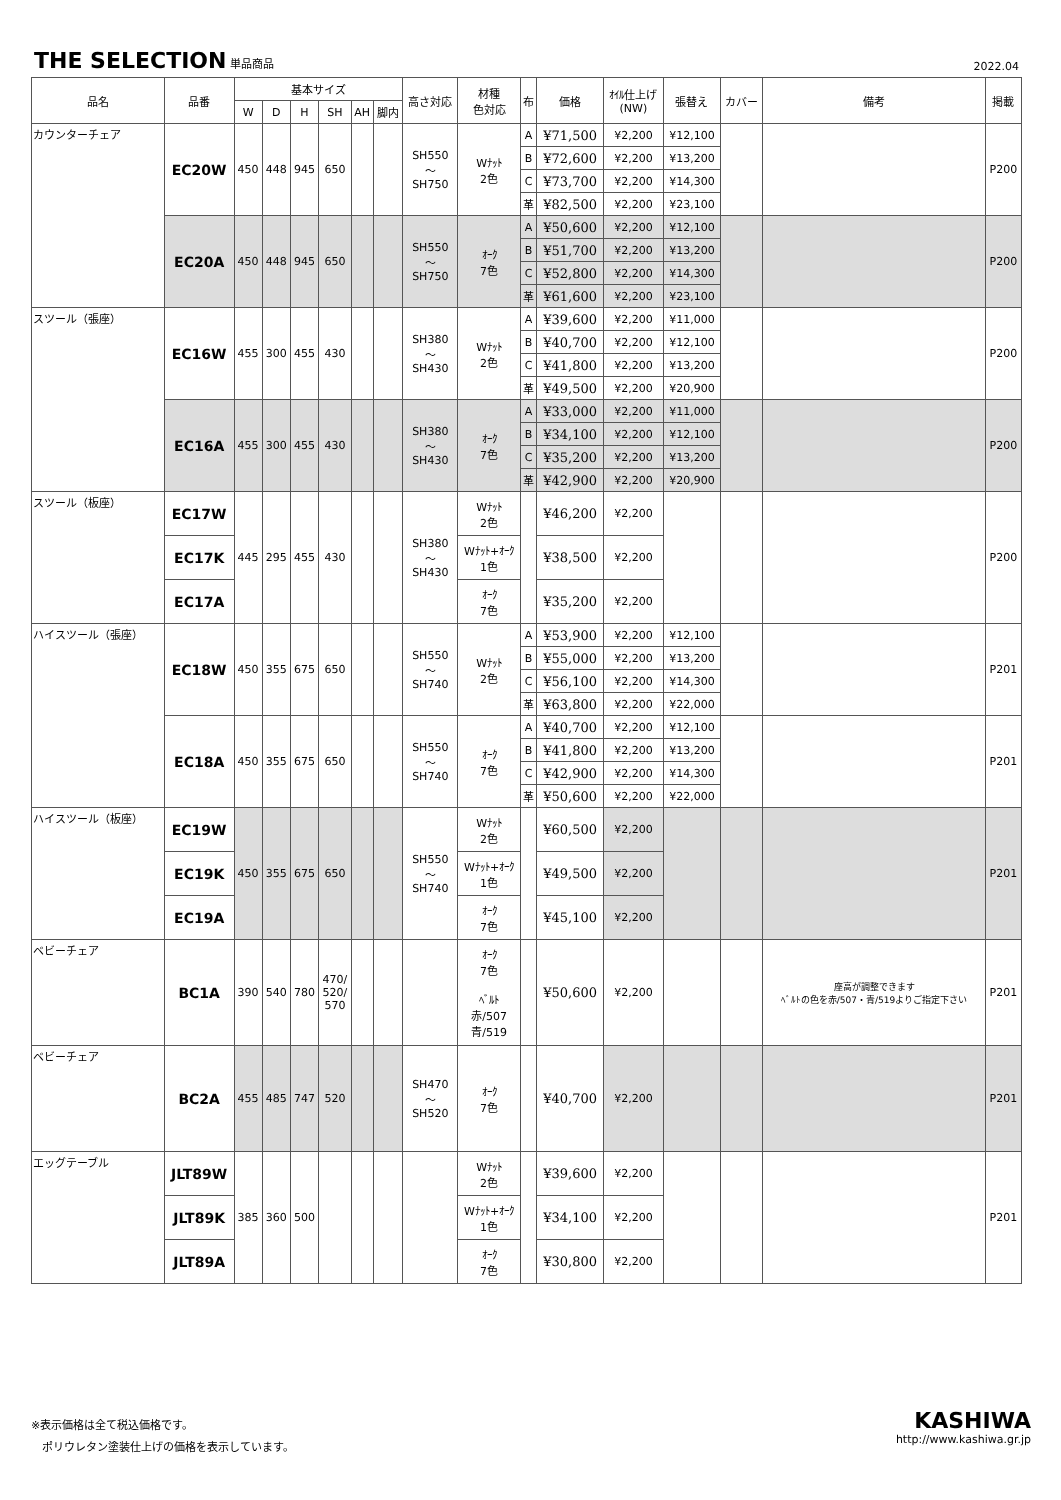THE SELECTION 単品商品
2022.04
| 品名 | 品番 | 基本サイズ | | | | | | 高さ対応 | 材種 色対応 | 布 | 価格 | ｵｲﾙ仕上げ (NW) | 張替え | カバー | 備考 | 掲載 |
| --- | --- | --- | --- | --- | --- | --- | --- | --- | --- | --- | --- | --- | --- | --- | --- | --- |
| | | W | D | H | SH | AH | 脚内 | | | | | | | | | |
| カウンターチェア | EC20W | 450 | 448 | 945 | 650 | | | SH550 ～ SH750 | Wﾅｯﾄ 2色 | A | ¥71,500 | ¥2,200 | ¥12,100 | | | P200 |
| | | | | | | | | | | B | ¥72,600 | ¥2,200 | ¥13,200 | | | |
| | | | | | | | | | | C | ¥73,700 | ¥2,200 | ¥14,300 | | | |
| | | | | | | | | | | 革 | ¥82,500 | ¥2,200 | ¥23,100 | | | |
| | EC20A | 450 | 448 | 945 | 650 | | | SH550 ～ SH750 | ｵｰｸ 7色 | A | ¥50,600 | ¥2,200 | ¥12,100 | | | P200 |
| | | | | | | | | | | B | ¥51,700 | ¥2,200 | ¥13,200 | | | |
| | | | | | | | | | | C | ¥52,800 | ¥2,200 | ¥14,300 | | | |
| | | | | | | | | | | 革 | ¥61,600 | ¥2,200 | ¥23,100 | | | |
| スツール（張座） | EC16W | 455 | 300 | 455 | 430 | | | SH380 ～ SH430 | Wﾅｯﾄ 2色 | A | ¥39,600 | ¥2,200 | ¥11,000 | | | P200 |
| | | | | | | | | | | B | ¥40,700 | ¥2,200 | ¥12,100 | | | |
| | | | | | | | | | | C | ¥41,800 | ¥2,200 | ¥13,200 | | | |
| | | | | | | | | | | 革 | ¥49,500 | ¥2,200 | ¥20,900 | | | |
| | EC16A | 455 | 300 | 455 | 430 | | | SH380 ～ SH430 | ｵｰｸ 7色 | A | ¥33,000 | ¥2,200 | ¥11,000 | | | P200 |
| | | | | | | | | | | B | ¥34,100 | ¥2,200 | ¥12,100 | | | |
| | | | | | | | | | | C | ¥35,200 | ¥2,200 | ¥13,200 | | | |
| | | | | | | | | | | 革 | ¥42,900 | ¥2,200 | ¥20,900 | | | |
| スツール（板座） | EC17W | 445 | 295 | 455 | 430 | | | SH380 ～ SH430 | Wﾅｯﾄ 2色 | | ¥46,200 | ¥2,200 | | | | P200 |
| | EC17K | | | | | | | | Wﾅｯﾄ+ｵｰｸ 1色 | | ¥38,500 | ¥2,200 | | | | |
| | EC17A | | | | | | | | ｵｰｸ 7色 | | ¥35,200 | ¥2,200 | | | | |
| ハイスツール（張座） | EC18W | 450 | 355 | 675 | 650 | | | SH550 ～ SH740 | Wﾅｯﾄ 2色 | A | ¥53,900 | ¥2,200 | ¥12,100 | | | P201 |
| | | | | | | | | | | B | ¥55,000 | ¥2,200 | ¥13,200 | | | |
| | | | | | | | | | | C | ¥56,100 | ¥2,200 | ¥14,300 | | | |
| | | | | | | | | | | 革 | ¥63,800 | ¥2,200 | ¥22,000 | | | |
| | EC18A | 450 | 355 | 675 | 650 | | | SH550 ～ SH740 | ｵｰｸ 7色 | A | ¥40,700 | ¥2,200 | ¥12,100 | | | P201 |
| | | | | | | | | | | B | ¥41,800 | ¥2,200 | ¥13,200 | | | |
| | | | | | | | | | | C | ¥42,900 | ¥2,200 | ¥14,300 | | | |
| | | | | | | | | | | 革 | ¥50,600 | ¥2,200 | ¥22,000 | | | |
| ハイスツール（板座） | EC19W | 450 | 355 | 675 | 650 | | | SH550 ～ SH740 | Wﾅｯﾄ 2色 | | ¥60,500 | ¥2,200 | | | | P201 |
| | EC19K | | | | | | | | Wﾅｯﾄ+ｵｰｸ 1色 | | ¥49,500 | ¥2,200 | | | | |
| | EC19A | | | | | | | | ｵｰｸ 7色 | | ¥45,100 | ¥2,200 | | | | |
| ベビーチェア | BC1A | 390 | 540 | 780 | 470/ 520/ 570 | | | | ｵｰｸ 7色 ﾍﾞﾙﾄ 赤/507 青/519 | | ¥50,600 | ¥2,200 | | | 座高が調整できます ﾍﾞﾙﾄの色を赤/507・青/519よりご指定下さい | P201 |
| ベビーチェア | BC2A | 455 | 485 | 747 | 520 | | | SH470 ～ SH520 | ｵｰｸ 7色 | | ¥40,700 | ¥2,200 | | | | P201 |
| エッグテーブル | JLT89W | 385 | 360 | 500 | | | | | Wﾅｯﾄ 2色 | | ¥39,600 | ¥2,200 | | | | P201 |
| | JLT89K | | | | | | | | Wﾅｯﾄ+ｵｰｸ 1色 | | ¥34,100 | ¥2,200 | | | | |
| | JLT89A | | | | | | | | ｵｰｸ 7色 | | ¥30,800 | ¥2,200 | | | | |
※表示価格は全て税込価格です。
　ポリウレタン塗装仕上げの価格を表示しています。
KASHIWA
http://www.kashiwa.gr.jp